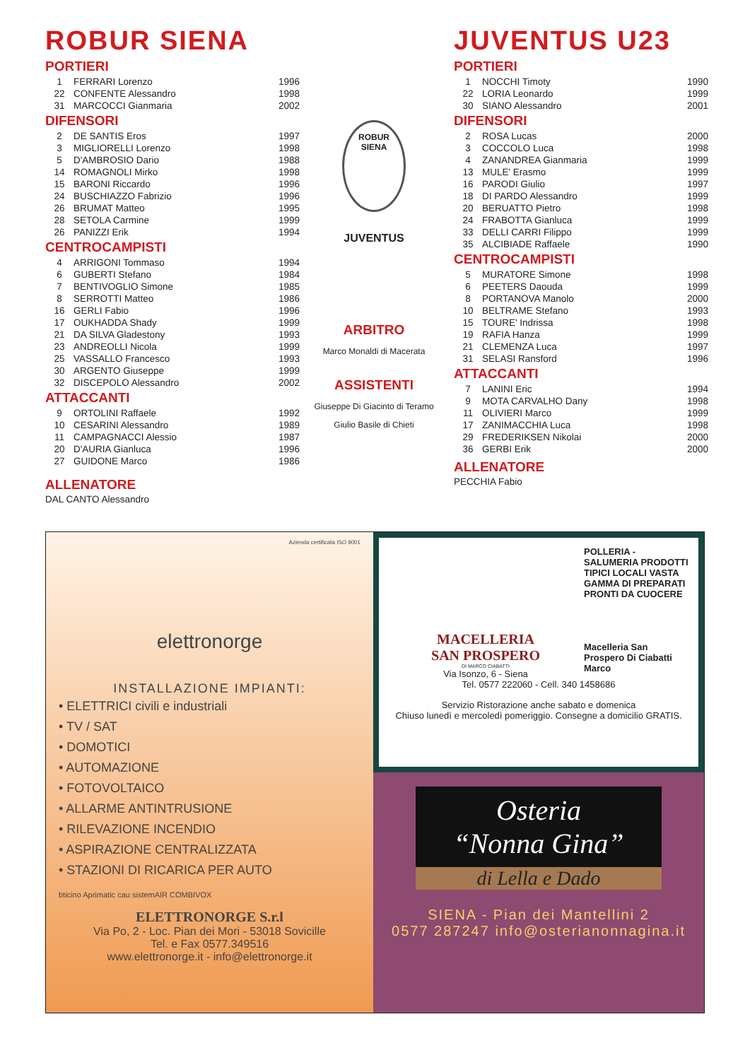ROBUR SIENA
PORTIERI
| 1 | FERRARI Lorenzo | 1996 |
| 22 | CONFENTE Alessandro | 1998 |
| 31 | MARCOCCI Gianmaria | 2002 |
DIFENSORI
| 2 | DE SANTIS Eros | 1997 |
| 3 | MIGLIORELLI Lorenzo | 1998 |
| 5 | D'AMBROSIO Dario | 1988 |
| 14 | ROMAGNOLI Mirko | 1998 |
| 15 | BARONI Riccardo | 1996 |
| 24 | BUSCHIAZZO Fabrizio | 1996 |
| 26 | BRUMAT Matteo | 1995 |
| 28 | SETOLA Carmine | 1999 |
| 26 | PANIZZI Erik | 1994 |
CENTROCAMPISTI
| 4 | ARRIGONI Tommaso | 1994 |
| 6 | GUBERTI Stefano | 1984 |
| 7 | BENTIVOGLIO Simone | 1985 |
| 8 | SERROTTI Matteo | 1986 |
| 16 | GERLI Fabio | 1996 |
| 17 | OUKHADDA Shady | 1999 |
| 21 | DA SILVA Gladestony | 1993 |
| 23 | ANDREOLLI Nicola | 1999 |
| 25 | VASSALLO Francesco | 1993 |
| 30 | ARGENTO Giuseppe | 1999 |
| 32 | DISCEPOLO Alessandro | 2002 |
ATTACCANTI
| 9 | ORTOLINI Raffaele | 1992 |
| 10 | CESARINI Alessandro | 1989 |
| 11 | CAMPAGNACCI Alessio | 1987 |
| 20 | D'AURIA Gianluca | 1996 |
| 27 | GUIDONE Marco | 1986 |
ALLENATORE
DAL CANTO Alessandro
ROBUR
SIENA
JUVENTUS
ARBITRO
Marco Monaldi di Macerata
ASSISTENTI
Giuseppe Di Giacinto di Teramo
Giulio Basile di Chieti
JUVENTUS U23
PORTIERI
| 1 | NOCCHI Timoty | 1990 |
| 22 | LORIA Leonardo | 1999 |
| 30 | SIANO Alessandro | 2001 |
DIFENSORI
| 2 | ROSA Lucas | 2000 |
| 3 | COCCOLO Luca | 1998 |
| 4 | ZANANDREA Gianmaria | 1999 |
| 13 | MULE' Erasmo | 1999 |
| 16 | PARODI Giulio | 1997 |
| 18 | DI PARDO Alessandro | 1999 |
| 20 | BERUATTO Pietro | 1998 |
| 24 | FRABOTTA Gianluca | 1999 |
| 33 | DELLI CARRI Filippo | 1999 |
| 35 | ALCIBIADE Raffaele | 1990 |
CENTROCAMPISTI
| 5 | MURATORE Simone | 1998 |
| 6 | PEETERS Daouda | 1999 |
| 8 | PORTANOVA Manolo | 2000 |
| 10 | BELTRAME Stefano | 1993 |
| 15 | TOURE' Indrissa | 1998 |
| 19 | RAFIA Hanza | 1999 |
| 21 | CLEMENZA Luca | 1997 |
| 31 | SELASI Ransford | 1996 |
ATTACCANTI
| 7 | LANINI Eric | 1994 |
| 9 | MOTA CARVALHO Dany | 1998 |
| 11 | OLIVIERI Marco | 1999 |
| 17 | ZANIMACCHIA Luca | 1998 |
| 29 | FREDERIKSEN Nikolai | 2000 |
| 36 | GERBI Erik | 2000 |
ALLENATORE
PECCHIA Fabio
Azienda certificata ISO 9001
elettronorge
INSTALLAZIONE IMPIANTI:
• ELETTRICI civili e industriali
• TV / SAT
• DOMOTICI
• AUTOMAZIONE
• FOTOVOLTAICO
• ALLARME ANTINTRUSIONE
• RILEVAZIONE INCENDIO
• ASPIRAZIONE CENTRALIZZATA
• STAZIONI DI RICARICA PER AUTO
bticino Aprimatic cau sistemAIR COMBIVOX
ELETTRONORGE S.r.l
Via Po, 2 - Loc. Pian dei Mori - 53018 Sovicille
Tel. e Fax 0577.349516
www.elettronorge.it - info@elettronorge.it
POLLERIA - SALUMERIA PRODOTTI TIPICI LOCALI VASTA GAMMA DI PREPARATI PRONTI DA CUOCERE
Macelleria San Prospero Di Ciabatti Marco
MACELLERIA
SAN PROSPERO
DI MARCO CIABATTI
Via Isonzo, 6 - Siena
Tel. 0577 222060 - Cell. 340 1458686
Servizio Ristorazione anche sabato e domenica
Chiuso lunedì e mercoledì pomeriggio. Consegne a domicilio GRATIS.
Osteria
“Nonna Gina”
di Lella e Dado
SIENA - Pian dei Mantellini 2
0577 287247 info@osterianonnagina.it